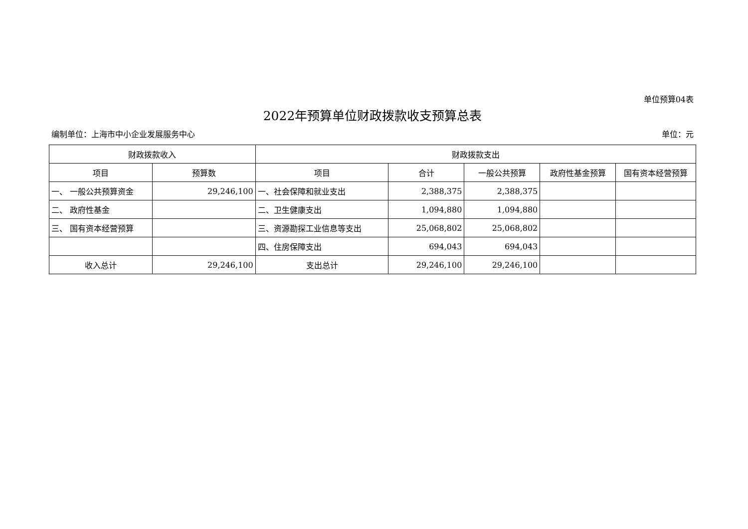单位预算04表
2022年预算单位财政拨款收支预算总表
编制单位：上海市中小企业发展服务中心 单位：元
| 财政拨款收入 | | 财政拨款支出 | | | | |
| --- | --- | --- | --- | --- | --- | --- |
| 项目 | 预算数 | 项目 | 合计 | 一般公共预算 | 政府性基金预算 | 国有资本经营预算 |
| 一、 一般公共预算资金 | 29,246,100 | 一、社会保障和就业支出 | 2,388,375 | 2,388,375 | | |
| 二、 政府性基金 | | 二、卫生健康支出 | 1,094,880 | 1,094,880 | | |
| 三、 国有资本经营预算 | | 三、资源勘探工业信息等支出 | 25,068,802 | 25,068,802 | | |
| | | 四、住房保障支出 | 694,043 | 694,043 | | |
| 收入总计 | 29,246,100 | 支出总计 | 29,246,100 | 29,246,100 | | |